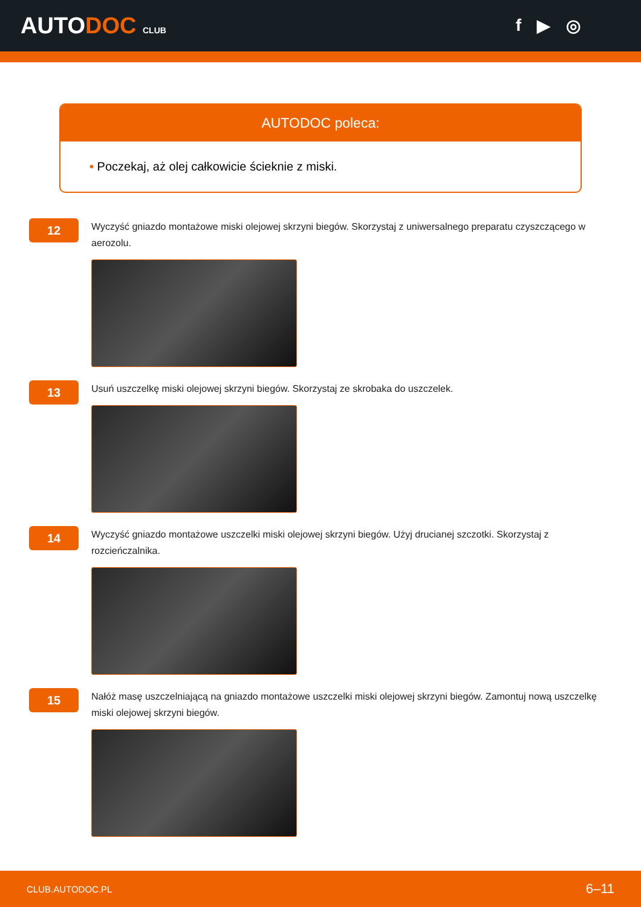AUTODOC CLUB
f ▶ ◎
AUTODOC poleca:
• Poczekaj, aż olej całkowicie ścieknie z miski.
12
Wyczyść gniazdo montażowe miski olejowej skrzyni biegów. Skorzystaj z uniwersalnego preparatu czyszczącego w aerozolu.
13
Usuń uszczelkę miski olejowej skrzyni biegów. Skorzystaj ze skrobaka do uszczelek.
14
Wyczyść gniazdo montażowe uszczelki miski olejowej skrzyni biegów. Użyj drucianej szczotki. Skorzystaj z rozcieńczalnika.
15
Nałóż masę uszczelniającą na gniazdo montażowe uszczelki miski olejowej skrzyni biegów. Zamontuj nową uszczelkę miski olejowej skrzyni biegów.
CLUB.AUTODOC.PL 6–11